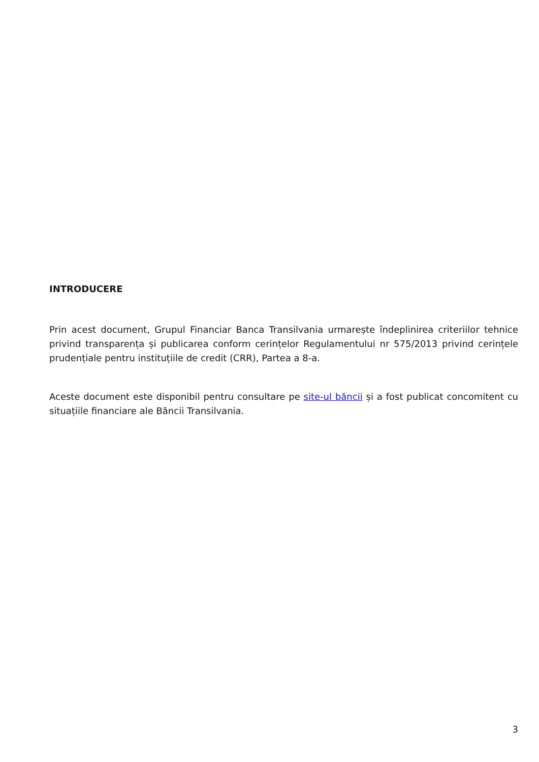INTRODUCERE
Prin acest document, Grupul Financiar Banca Transilvania urmarește îndeplinirea criteriilor tehnice privind transparența și publicarea conform cerințelor Regulamentului nr 575/2013 privind cerințele prudențiale pentru instituțiile de credit (CRR), Partea a 8-a.
Aceste document este disponibil pentru consultare pe site-ul băncii și a fost publicat concomitent cu situațiile financiare ale Băncii Transilvania.
3